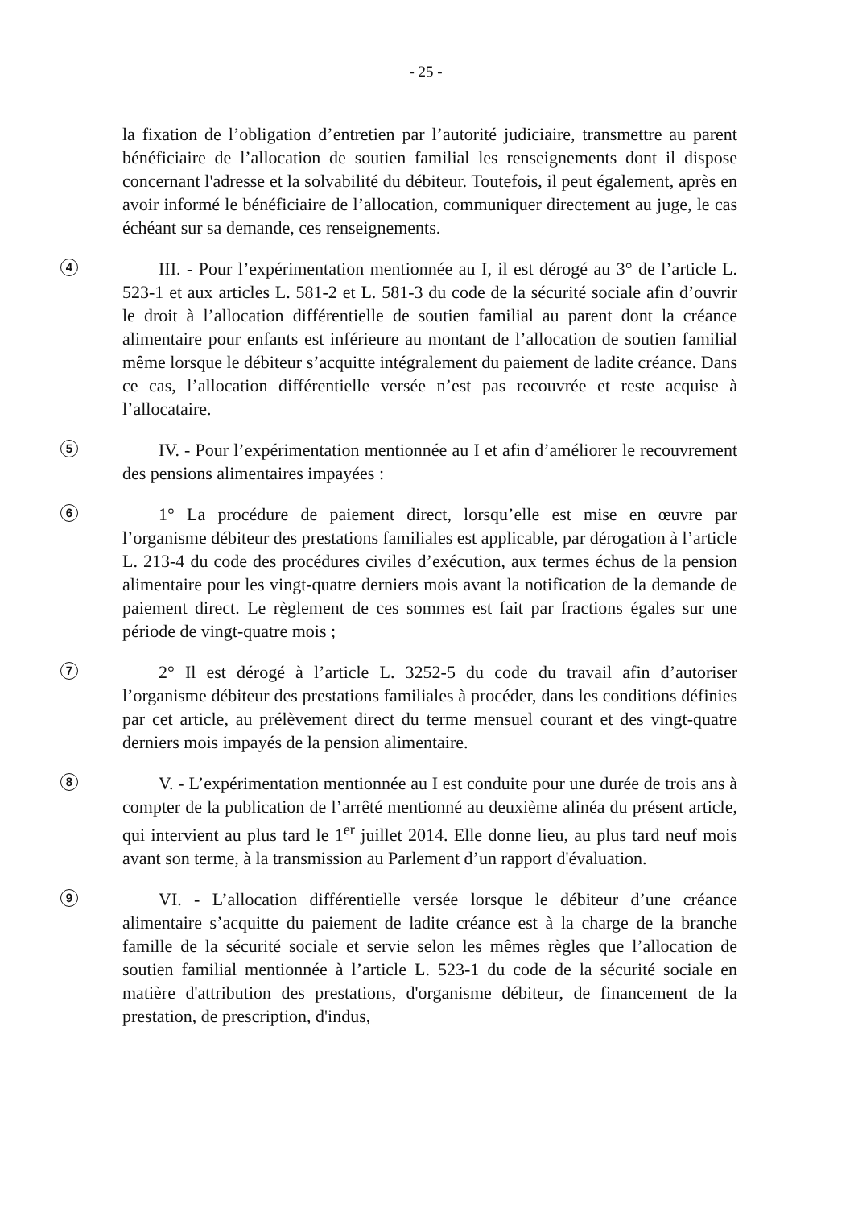- 25 -
la fixation de l’obligation d’entretien par l’autorité judiciaire, transmettre au parent bénéficiaire de l’allocation de soutien familial les renseignements dont il dispose concernant l'adresse et la solvabilité du débiteur. Toutefois, il peut également, après en avoir informé le bénéficiaire de l’allocation, communiquer directement au juge, le cas échéant sur sa demande, ces renseignements.
4 III. - Pour l’expérimentation mentionnée au I, il est dérogé au 3° de l’article L. 523-1 et aux articles L. 581-2 et L. 581-3 du code de la sécurité sociale afin d’ouvrir le droit à l’allocation différentielle de soutien familial au parent dont la créance alimentaire pour enfants est inférieure au montant de l’allocation de soutien familial même lorsque le débiteur s’acquitte intégralement du paiement de ladite créance. Dans ce cas, l’allocation différentielle versée n’est pas recouvrée et reste acquise à l’allocataire.
5 IV. - Pour l’expérimentation mentionnée au I et afin d’améliorer le recouvrement des pensions alimentaires impayées :
6 1° La procédure de paiement direct, lorsqu’elle est mise en œuvre par l’organisme débiteur des prestations familiales est applicable, par dérogation à l’article L. 213-4 du code des procédures civiles d’exécution, aux termes échus de la pension alimentaire pour les vingt-quatre derniers mois avant la notification de la demande de paiement direct. Le règlement de ces sommes est fait par fractions égales sur une période de vingt-quatre mois ;
7 2° Il est dérogé à l’article L. 3252-5 du code du travail afin d’autoriser l’organisme débiteur des prestations familiales à procéder, dans les conditions définies par cet article, au prélèvement direct du terme mensuel courant et des vingt-quatre derniers mois impayés de la pension alimentaire.
8 V. - L’expérimentation mentionnée au I est conduite pour une durée de trois ans à compter de la publication de l’arrêté mentionné au deuxième alinéa du présent article, qui intervient au plus tard le 1<sup>er</sup> juillet 2014. Elle donne lieu, au plus tard neuf mois avant son terme, à la transmission au Parlement d’un rapport d'évaluation.
9 VI. - L’allocation différentielle versée lorsque le débiteur d’une créance alimentaire s’acquitte du paiement de ladite créance est à la charge de la branche famille de la sécurité sociale et servie selon les mêmes règles que l’allocation de soutien familial mentionnée à l’article L. 523-1 du code de la sécurité sociale en matière d'attribution des prestations, d'organisme débiteur, de financement de la prestation, de prescription, d'indus,